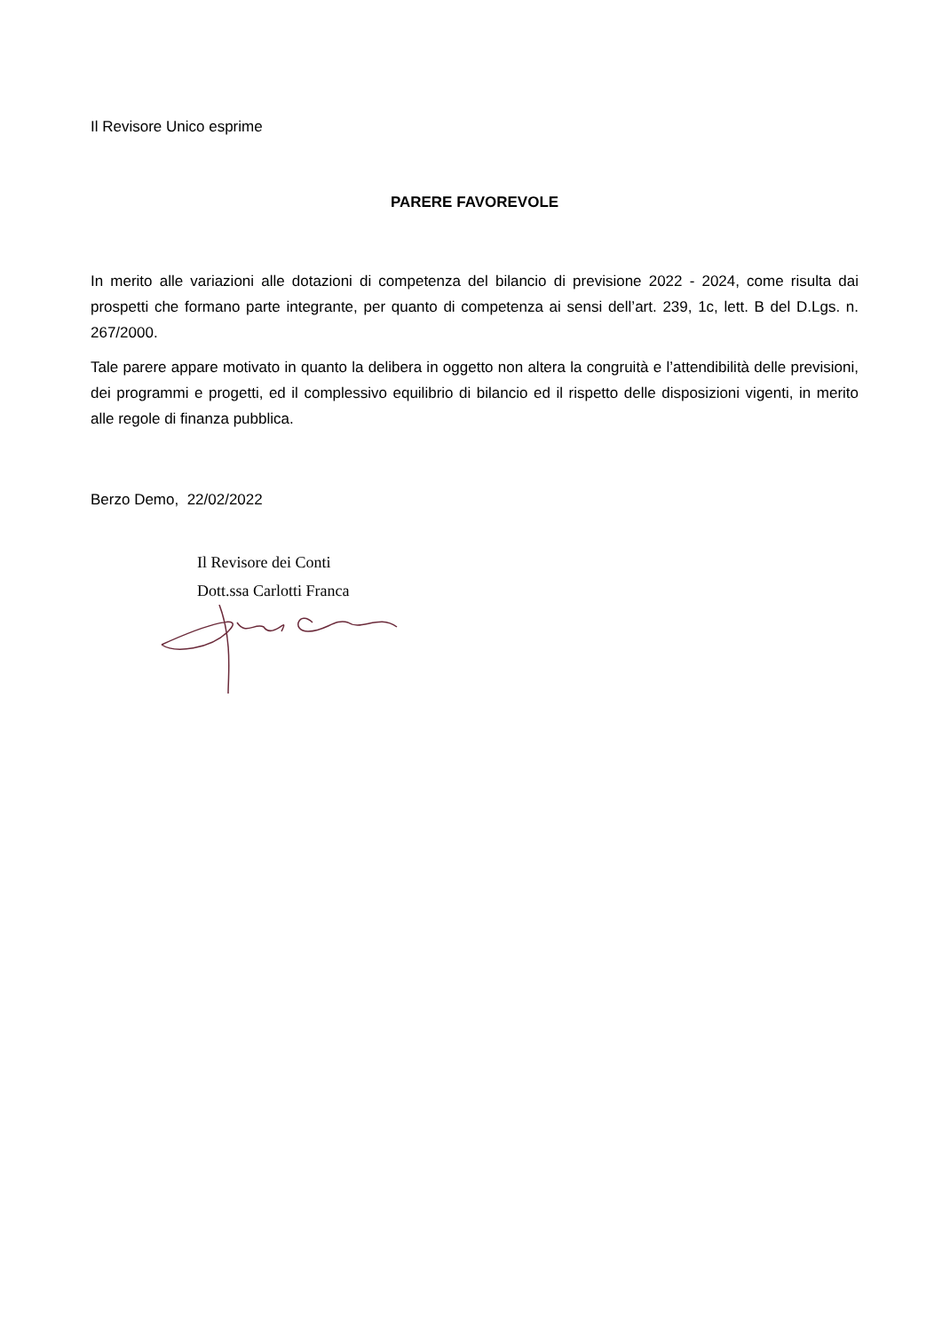Il Revisore Unico esprime
PARERE FAVOREVOLE
In merito alle variazioni alle dotazioni di competenza del bilancio di previsione 2022 - 2024, come risulta dai prospetti che formano parte integrante, per quanto di competenza ai sensi dell’art. 239, 1c, lett. B del D.Lgs. n. 267/2000.
Tale parere appare motivato in quanto la delibera in oggetto non altera la congruità e l’attendibilità delle previsioni, dei programmi e progetti, ed il complessivo equilibrio di bilancio ed il rispetto delle disposizioni vigenti, in merito alle regole di finanza pubblica.
Berzo Demo, 22/02/2022
Il Revisore dei Conti
Dott.ssa Carlotti Franca